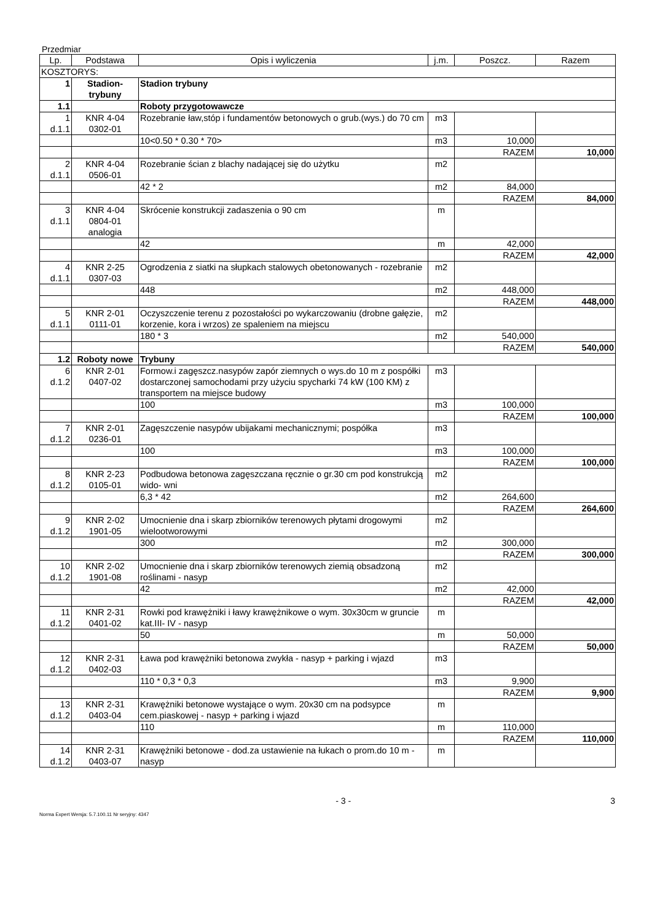Przedmiar
| Lp. | Podstawa | Opis i wyliczenia | j.m. | Poszcz. | Razem |
| --- | --- | --- | --- | --- | --- |
| KOSZTORYS: | | | | | |
| 1 | Stadion- trybuny | Stadion trybuny | | | |
| 1.1 | | Roboty przygotowawcze | | | |
| 1 d.1.1 | KNR 4-04 0302-01 | Rozebranie ław,stóp i fundamentów betonowych o grub.(wys.) do 70 cm | m3 | | |
| | | 10<0.50 * 0.30 * 70> | m3 | 10,000 | |
| | | | | RAZEM | 10,000 |
| 2 d.1.1 | KNR 4-04 0506-01 | Rozebranie ścian z blachy nadającej się do użytku | m2 | | |
| | | 42 * 2 | m2 | 84,000 | |
| | | | | RAZEM | 84,000 |
| 3 d.1.1 | KNR 4-04 0804-01 analogia | Skrócenie konstrukcji zadaszenia o 90 cm | m | | |
| | | 42 | m | 42,000 | |
| | | | | RAZEM | 42,000 |
| 4 d.1.1 | KNR 2-25 0307-03 | Ogrodzenia z siatki na słupkach stalowych obetonowanych - rozebranie | m2 | | |
| | | 448 | m2 | 448,000 | |
| | | | | RAZEM | 448,000 |
| 5 d.1.1 | KNR 2-01 0111-01 | Oczyszczenie terenu z pozostałości po wykarczowaniu (drobne gałęzie, korzenie, kora i wrzos) ze spaleniem na miejscu | m2 | | |
| | | 180 * 3 | m2 | 540,000 | |
| | | | | RAZEM | 540,000 |
| 1.2 | Roboty nowe | Trybuny | | | |
| 6 d.1.2 | KNR 2-01 0407-02 | Formow.i zagęszcz.nasypów zapór ziemnych o wys.do 10 m z pospółki dostarczonej samochodami przy użyciu spycharki 74 kW (100 KM) z transportem na miejsce budowy | m3 | | |
| | | 100 | m3 | 100,000 | |
| | | | | RAZEM | 100,000 |
| 7 d.1.2 | KNR 2-01 0236-01 | Zagęszczenie nasypów ubijakami mechanicznymi; pospółka | m3 | | |
| | | 100 | m3 | 100,000 | |
| | | | | RAZEM | 100,000 |
| 8 d.1.2 | KNR 2-23 0105-01 | Podbudowa betonowa zagęszczana ręcznie o gr.30 cm pod konstrukcją wido- wni | m2 | | |
| | | 6,3 * 42 | m2 | 264,600 | |
| | | | | RAZEM | 264,600 |
| 9 d.1.2 | KNR 2-02 1901-05 | Umocnienie dna i skarp zbiorników terenowych płytami drogowymi wielootworowymi | m2 | | |
| | | 300 | m2 | 300,000 | |
| | | | | RAZEM | 300,000 |
| 10 d.1.2 | KNR 2-02 1901-08 | Umocnienie dna i skarp zbiorników terenowych ziemią obsadzoną roślinami - nasyp | m2 | | |
| | | 42 | m2 | 42,000 | |
| | | | | RAZEM | 42,000 |
| 11 d.1.2 | KNR 2-31 0401-02 | Rowki pod krawężniki i ławy krawężnikowe o wym. 30x30cm w gruncie kat.III- IV - nasyp | m | | |
| | | 50 | m | 50,000 | |
| | | | | RAZEM | 50,000 |
| 12 d.1.2 | KNR 2-31 0402-03 | Ława pod krawężniki betonowa zwykła - nasyp + parking i wjazd | m3 | | |
| | | 110 * 0,3 * 0,3 | m3 | 9,900 | |
| | | | | RAZEM | 9,900 |
| 13 d.1.2 | KNR 2-31 0403-04 | Krawężniki betonowe wystające o wym. 20x30 cm na podsypce cem.piaskowej - nasyp + parking i wjazd | m | | |
| | | 110 | m | 110,000 | |
| | | | | RAZEM | 110,000 |
| 14 d.1.2 | KNR 2-31 0403-07 | Krawężniki betonowe - dod.za ustawienie na łukach o prom.do 10 m - nasyp | m | | |
- 3 - 3
Norma Expert Wersja: 5.7.100.11 Nr seryjny: 4347